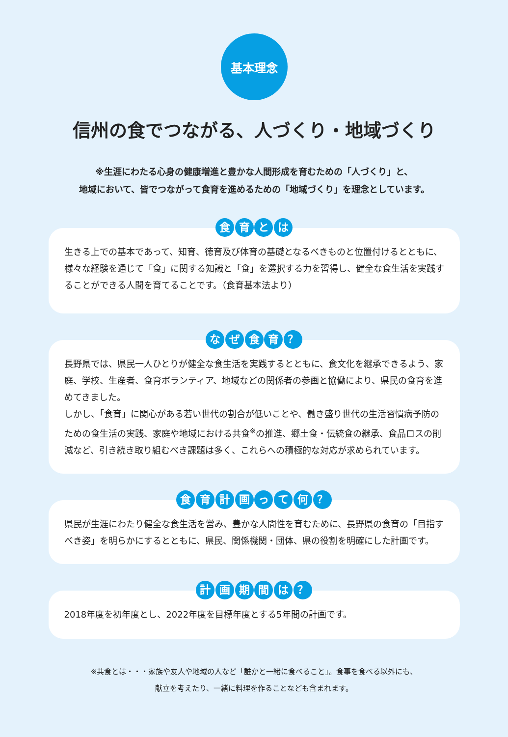基本理念
信州の食でつながる、人づくり・地域づくり
※生涯にわたる心身の健康増進と豊かな人間形成を育むための「人づくり」と、
地域において、皆でつながって食育を進めるための「地域づくり」を理念としています。
食 育 と は
生きる上での基本であって、知育、徳育及び体育の基礎となるべきものと位置付けるとともに、様々な経験を通じて「食」に関する知識と「食」を選択する力を習得し、健全な食生活を実践することができる人間を育てることです。（食育基本法より）
な ぜ 食 育 ？
長野県では、県民一人ひとりが健全な食生活を実践するとともに、食文化を継承できるよう、家庭、学校、生産者、食育ボランティア、地域などの関係者の参画と協働により、県民の食育を進めてきました。
しかし、「食育」に関心がある若い世代の割合が低いことや、働き盛り世代の生活習慣病予防のための食生活の実践、家庭や地域における共食<sup>※</sup>の推進、郷土食・伝統食の継承、食品ロスの削減など、引き続き取り組むべき課題は多く、これらへの積極的な対応が求められています。
食 育 計 画 っ て 何 ？
県民が生涯にわたり健全な食生活を営み、豊かな人間性を育むために、長野県の食育の「目指すべき姿」を明らかにするとともに、県民、関係機関・団体、県の役割を明確にした計画です。
計 画 期 間 は ？
2018年度を初年度とし、2022年度を目標年度とする5年間の計画です。
※共食とは・・・家族や友人や地域の人など「誰かと一緒に食べること」。食事を食べる以外にも、
献立を考えたり、一緒に料理を作ることなども含まれます。